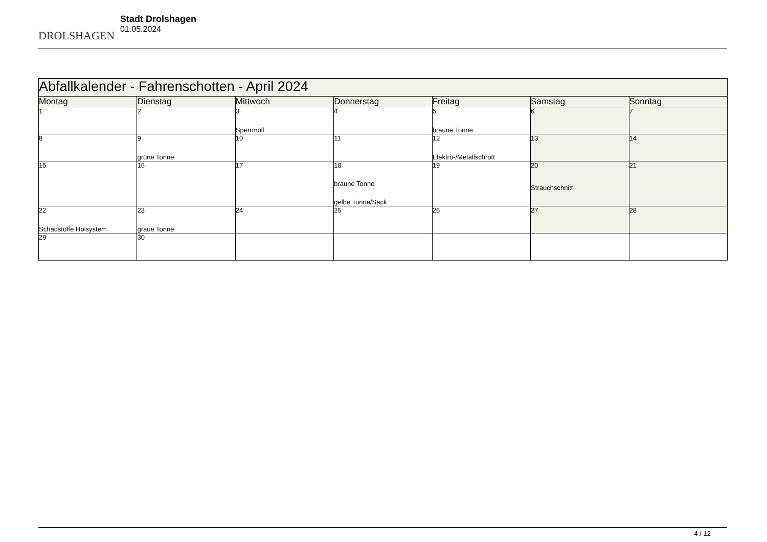DROLSHAGEN
Stadt Drolshagen
01.05.2024
| Abfallkalender - Fahrenschotten - April 2024 | | | | | | |
| Montag | Dienstag | Mittwoch | Donnerstag | Freitag | Samstag | Sonntag |
| 1 | 2 | 3 Sperrmüll | 4 | 5 braune Tonne | 6 | 7 |
| 8 | 9 grüne Tonne | 10 | 11 | 12 Elektro-/Metallschrott | 13 | 14 |
| 15 | 16 | 17 | 18 braune Tonne gelbe Tonne/Sack | 19 | 20 Strauchschnitt | 21 |
| 22 Schadstoffe Holsystem | 23 graue Tonne | 24 | 25 | 26 | 27 | 28 |
| 29 | 30 | | | | | |
4 / 12